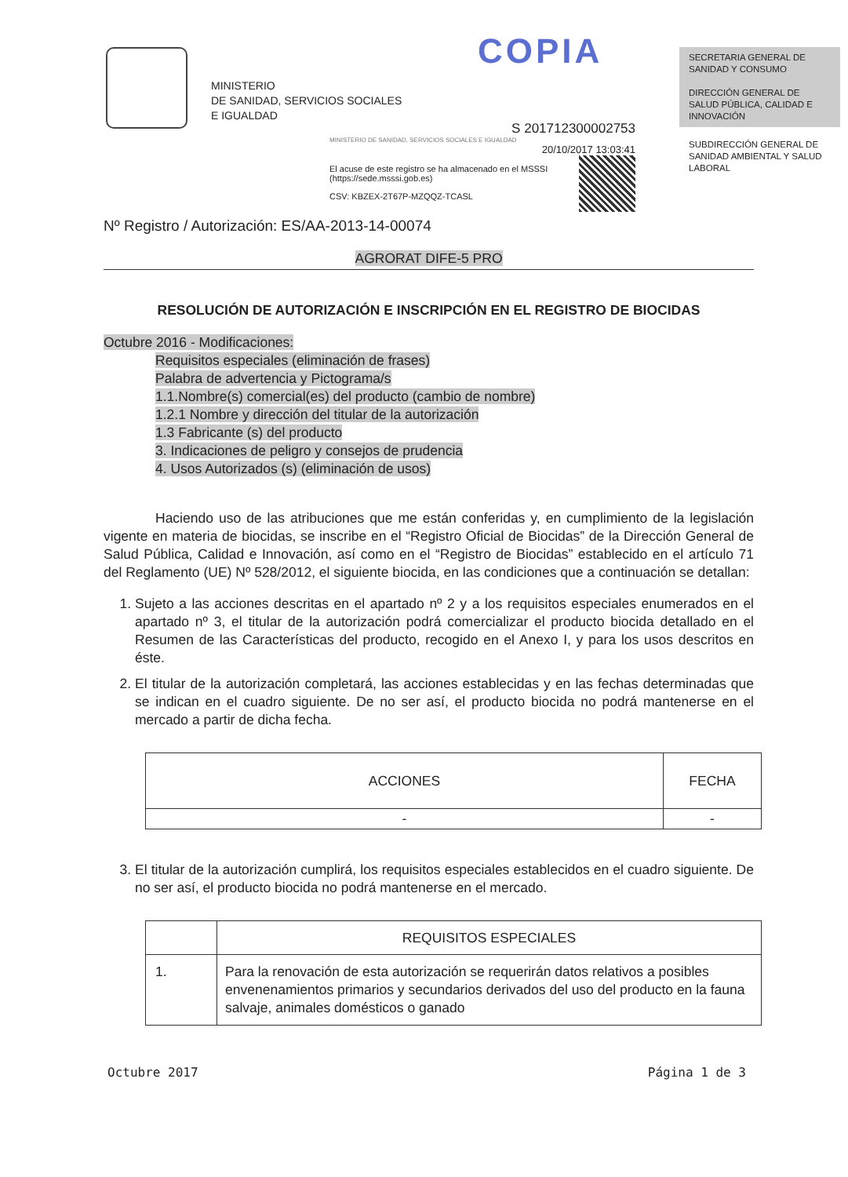MINISTERIO
DE SANIDAD, SERVICIOS SOCIALES
E IGUALDAD
COPIA
SECRETARIA GENERAL DE SANIDAD Y CONSUMO
DIRECCIÓN GENERAL DE SALUD PÚBLICA, CALIDAD E INNOVACIÓN
SUBDIRECCIÓN GENERAL DE SANIDAD AMBIENTAL Y SALUD LABORAL
S 201712300002753
MINISTERIO DE SANIDAD, SERVICIOS SOCIALES E IGUALDAD
20/10/2017 13:03:41
El acuse de este registro se ha almacenado en el MSSSI (https://sede.msssi.gob.es)
CSV: KBZEX-2T67P-MZQQZ-TCASL
Nº Registro / Autorización: ES/AA-2013-14-00074
AGRORAT DIFE-5 PRO
RESOLUCIÓN DE AUTORIZACIÓN E INSCRIPCIÓN EN EL REGISTRO DE BIOCIDAS
Octubre 2016 - Modificaciones:
Requisitos especiales (eliminación de frases)
Palabra de advertencia y Pictograma/s
1.1.Nombre(s) comercial(es) del producto (cambio de nombre)
1.2.1 Nombre y dirección del titular de la autorización
1.3 Fabricante (s) del producto
3. Indicaciones de peligro y consejos de prudencia
4. Usos Autorizados (s) (eliminación de usos)
Haciendo uso de las atribuciones que me están conferidas y, en cumplimiento de la legislación vigente en materia de biocidas, se inscribe en el “Registro Oficial de Biocidas” de la Dirección General de Salud Pública, Calidad e Innovación, así como en el “Registro de Biocidas” establecido en el artículo 71 del Reglamento (UE) Nº 528/2012, el siguiente biocida, en las condiciones que a continuación se detallan:
1. Sujeto a las acciones descritas en el apartado nº 2 y a los requisitos especiales enumerados en el apartado nº 3, el titular de la autorización podrá comercializar el producto biocida detallado en el Resumen de las Características del producto, recogido en el Anexo I, y para los usos descritos en éste.
2. El titular de la autorización completará, las acciones establecidas y en las fechas determinadas que se indican en el cuadro siguiente. De no ser así, el producto biocida no podrá mantenerse en el mercado a partir de dicha fecha.
| ACCIONES | FECHA |
| --- | --- |
| - | - |
3. El titular de la autorización cumplirá, los requisitos especiales establecidos en el cuadro siguiente. De no ser así, el producto biocida no podrá mantenerse en el mercado.
| | REQUISITOS ESPECIALES |
| --- | --- |
| 1. | Para la renovación de esta autorización se requerirán datos relativos a posibles envenenamientos primarios y secundarios derivados del uso del producto en la fauna salvaje, animales domésticos o ganado |
Octubre 2017 Página 1 de 3